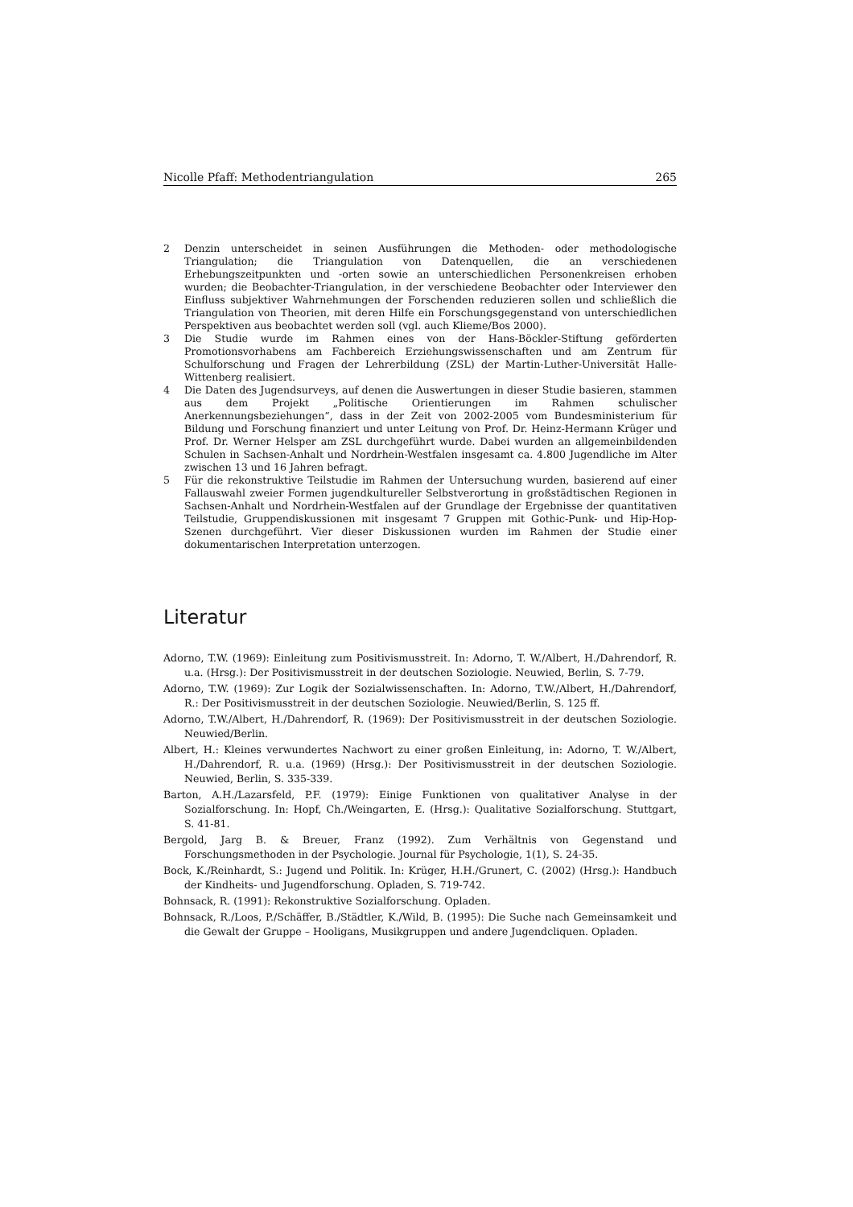Nicolle Pfaff: Methodentriangulation 265
2 Denzin unterscheidet in seinen Ausführungen die Methoden- oder methodologische Triangulation; die Triangulation von Datenquellen, die an verschiedenen Erhebungszeitpunkten und -orten sowie an unterschiedlichen Personenkreisen erhoben wurden; die Beobachter-Triangulation, in der verschiedene Beobachter oder Interviewer den Einfluss subjektiver Wahrnehmungen der Forschenden reduzieren sollen und schließlich die Triangulation von Theorien, mit deren Hilfe ein Forschungsgegenstand von unterschiedlichen Perspektiven aus beobachtet werden soll (vgl. auch Klieme/Bos 2000).
3 Die Studie wurde im Rahmen eines von der Hans-Böckler-Stiftung geförderten Promotionsvorhabens am Fachbereich Erziehungswissenschaften und am Zentrum für Schulforschung und Fragen der Lehrerbildung (ZSL) der Martin-Luther-Universität Halle-Wittenberg realisiert.
4 Die Daten des Jugendsurveys, auf denen die Auswertungen in dieser Studie basieren, stammen aus dem Projekt „Politische Orientierungen im Rahmen schulischer Anerkennungsbeziehungen“, dass in der Zeit von 2002-2005 vom Bundesministerium für Bildung und Forschung finanziert und unter Leitung von Prof. Dr. Heinz-Hermann Krüger und Prof. Dr. Werner Helsper am ZSL durchgeführt wurde. Dabei wurden an allgemeinbildenden Schulen in Sachsen-Anhalt und Nordrhein-Westfalen insgesamt ca. 4.800 Jugendliche im Alter zwischen 13 und 16 Jahren befragt.
5 Für die rekonstruktive Teilstudie im Rahmen der Untersuchung wurden, basierend auf einer Fallauswahl zweier Formen jugendkultureller Selbstverortung in großstädtischen Regionen in Sachsen-Anhalt und Nordrhein-Westfalen auf der Grundlage der Ergebnisse der quantitativen Teilstudie, Gruppendiskussionen mit insgesamt 7 Gruppen mit Gothic-Punk- und Hip-Hop-Szenen durchgeführt. Vier dieser Diskussionen wurden im Rahmen der Studie einer dokumentarischen Interpretation unterzogen.
Literatur
Adorno, T.W. (1969): Einleitung zum Positivismusstreit. In: Adorno, T. W./Albert, H./Dahrendorf, R. u.a. (Hrsg.): Der Positivismusstreit in der deutschen Soziologie. Neuwied, Berlin, S. 7-79.
Adorno, T.W. (1969): Zur Logik der Sozialwissenschaften. In: Adorno, T.W./Albert, H./Dahrendorf, R.: Der Positivismusstreit in der deutschen Soziologie. Neuwied/Berlin, S. 125 ff.
Adorno, T.W./Albert, H./Dahrendorf, R. (1969): Der Positivismusstreit in der deutschen Soziologie. Neuwied/Berlin.
Albert, H.: Kleines verwundertes Nachwort zu einer großen Einleitung, in: Adorno, T. W./Albert, H./Dahrendorf, R. u.a. (1969) (Hrsg.): Der Positivismusstreit in der deutschen Soziologie. Neuwied, Berlin, S. 335-339.
Barton, A.H./Lazarsfeld, P.F. (1979): Einige Funktionen von qualitativer Analyse in der Sozialforschung. In: Hopf, Ch./Weingarten, E. (Hrsg.): Qualitative Sozialforschung. Stuttgart, S. 41-81.
Bergold, Jarg B. & Breuer, Franz (1992). Zum Verhältnis von Gegenstand und Forschungsmethoden in der Psychologie. Journal für Psychologie, 1(1), S. 24-35.
Bock, K./Reinhardt, S.: Jugend und Politik. In: Krüger, H.H./Grunert, C. (2002) (Hrsg.): Handbuch der Kindheits- und Jugendforschung. Opladen, S. 719-742.
Bohnsack, R. (1991): Rekonstruktive Sozialforschung. Opladen.
Bohnsack, R./Loos, P./Schäffer, B./Städtler, K./Wild, B. (1995): Die Suche nach Gemeinsamkeit und die Gewalt der Gruppe – Hooligans, Musikgruppen und andere Jugendcliquen. Opladen.